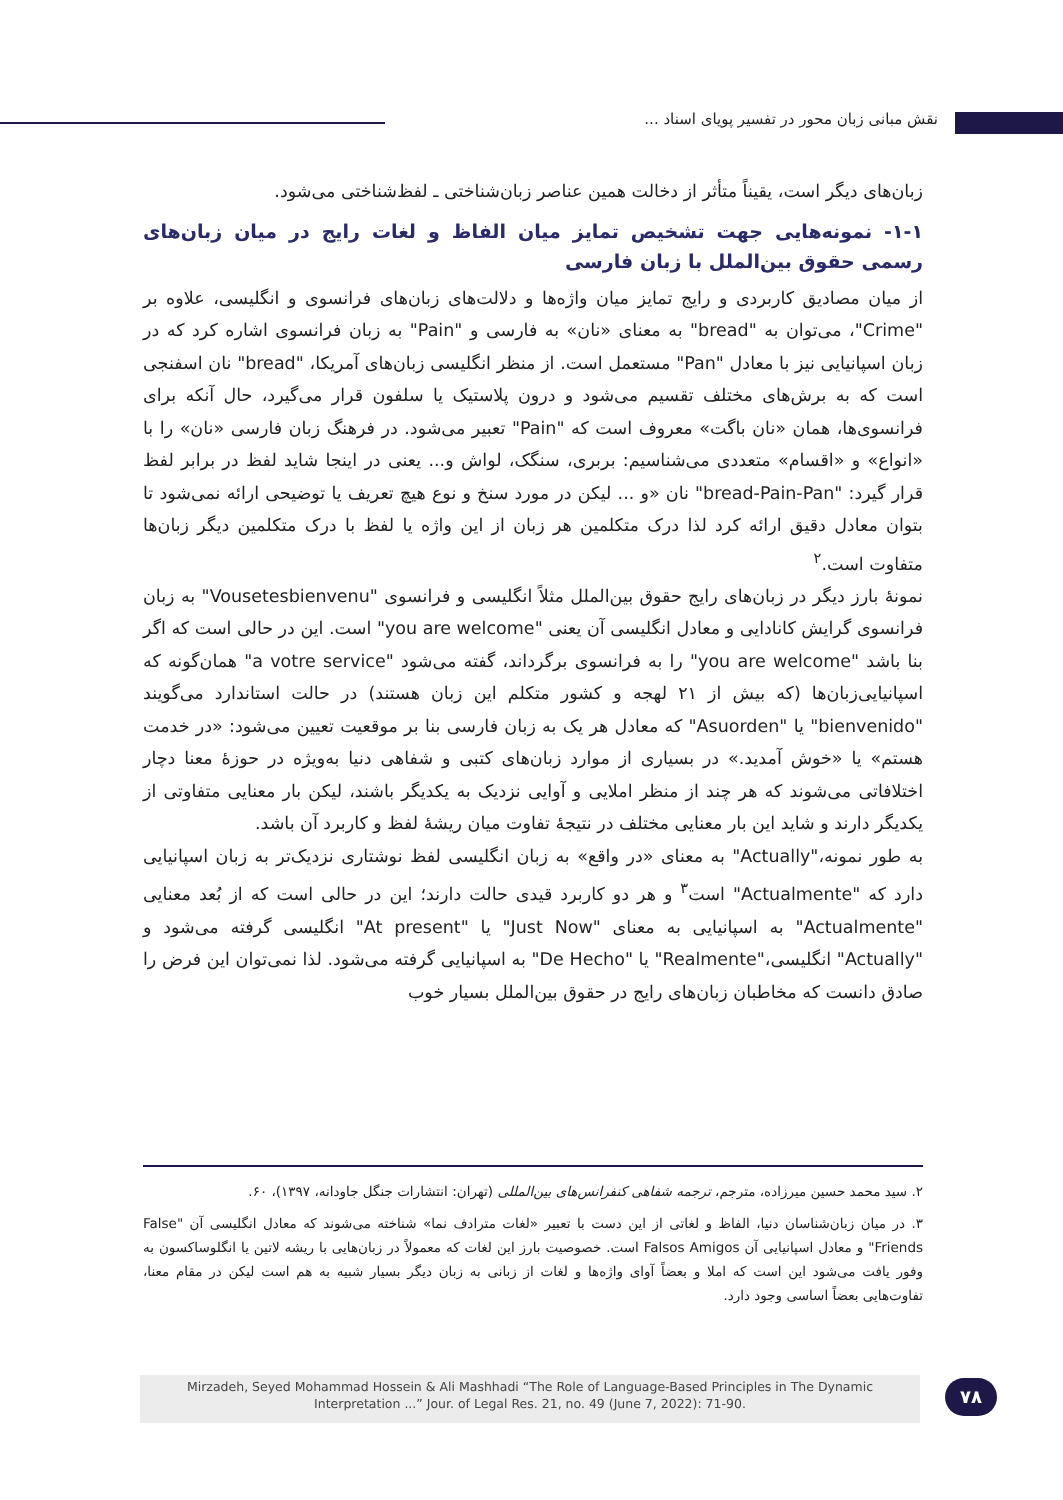نقش مبانی زبان محور در تفسیر پویای اسناد ...
زبان‌های دیگر است، یقیناً متأثر از دخالت همین عناصر زبان‌شناختی ـ لفظ‌شناختی می‌شود.
۱-۱- نمونه‌هایی جهت تشخیص تمایز میان الفاظ و لغات رایج در میان زبان‌های رسمی حقوق بین‌الملل با زبان فارسی
از میان مصادیق کاربردی و رایج تمایز میان واژه‌ها و دلالت‌های زبان‌های فرانسوی و انگلیسی، علاوه بر "Crime"، می‌توان به "bread" به معنای «نان» به فارسی و "Pain" به زبان فرانسوی اشاره کرد که در زبان اسپانیایی نیز با معادل "Pan" مستعمل است. از منظر انگلیسی زبان‌های آمریکا، "bread" نان اسفنجی است که به برش‌های مختلف تقسیم می‌شود و درون پلاستیک یا سلفون قرار می‌گیرد، حال آنکه برای فرانسوی‌ها، همان «نان باگت» معروف است که "Pain" تعبیر می‌شود. در فرهنگ زبان فارسی «نان» را با «انواع» و «اقسام» متعددی می‌شناسیم: بربری، سنگک، لواش و... یعنی در اینجا شاید لفظ در برابر لفظ قرار گیرد: "bread-Pain-Pan" نان «و ... لیکن در مورد سنخ و نوع هیچ تعریف یا توضیحی ارائه نمی‌شود تا بتوان معادل دقیق ارائه کرد لذا درک متکلمین هر زبان از این واژه یا لفظ با درک متکلمین دیگر زبان‌ها متفاوت است.<sup>۲</sup>
نمونهٔ بارز دیگر در زبان‌های رایج حقوق بین‌الملل مثلاً انگلیسی و فرانسوی "Vousetesbienvenu" به زبان فرانسوی گرایش کانادایی و معادل انگلیسی آن یعنی "you are welcome" است. این در حالی است که اگر بنا باشد "you are welcome" را به فرانسوی برگرداند، گفته می‌شود "a votre service" همان‌گونه که اسپانیایی‌زبان‌ها (که بیش از ۲۱ لهجه و کشور متکلم این زبان هستند) در حالت استاندارد می‌گویند "bienvenido" یا "Asuorden" که معادل هر یک به زبان فارسی بنا بر موقعیت تعیین می‌شود: «در خدمت هستم» یا «خوش آمدید.» در بسیاری از موارد زبان‌های کتبی و شفاهی دنیا به‌ویژه در حوزهٔ معنا دچار اختلافاتی می‌شوند که هر چند از منظر املایی و آوایی نزدیک به یکدیگر باشند، لیکن بار معنایی متفاوتی از یکدیگر دارند و شاید این بار معنایی مختلف در نتیجهٔ تفاوت میان ریشهٔ لفظ و کاربرد آن باشد.
به طور نمونه،"Actually" به معنای «در واقع» به زبان انگلیسی لفظ نوشتاری نزدیک‌تر به زبان اسپانیایی دارد که "Actualmente" است<sup>۳</sup> و هر دو کاربرد قیدی حالت دارند؛ این در حالی است که از بُعد معنایی "Actualmente" به اسپانیایی به معنای "Just Now" یا "At present" انگلیسی گرفته می‌شود و "Actually" انگلیسی،"Realmente" یا "De Hecho" به اسپانیایی گرفته می‌شود. لذا نمی‌توان این فرض را صادق دانست که مخاطبان زبان‌های رایج در حقوق بین‌الملل بسیار خوب
۲. سید محمد حسین میرزاده، مترجم، ترجمه شفاهی کنفرانس‌های بین‌المللی (تهران: انتشارات جنگل جاودانه، ۱۳۹۷)، ۶۰.
۳. در میان زبان‌شناسان دنیا، الفاظ و لغاتی از این دست با تعبیر «لغات مترادف نما» شناخته می‌شوند که معادل انگلیسی آن "False Friends" و معادل اسپانیایی آن Falsos Amigos است. خصوصیت بارز این لغات که معمولاً در زبان‌هایی با ریشه لاتین یا انگلوساکسون به وفور یافت می‌شود این است که املا و بعضاً آوای واژه‌ها و لغات از زبانی به زبان دیگر بسیار شبیه به هم است لیکن در مقام معنا، تفاوت‌هایی بعضاً اساسی وجود دارد.
Mirzadeh, Seyed Mohammad Hossein & Ali Mashhadi “The Role of Language-Based Principles in The Dynamic
Interpretation ...” Jour. of Legal Res. 21, no. 49 (June 7, 2022): 71-90.
۷۸